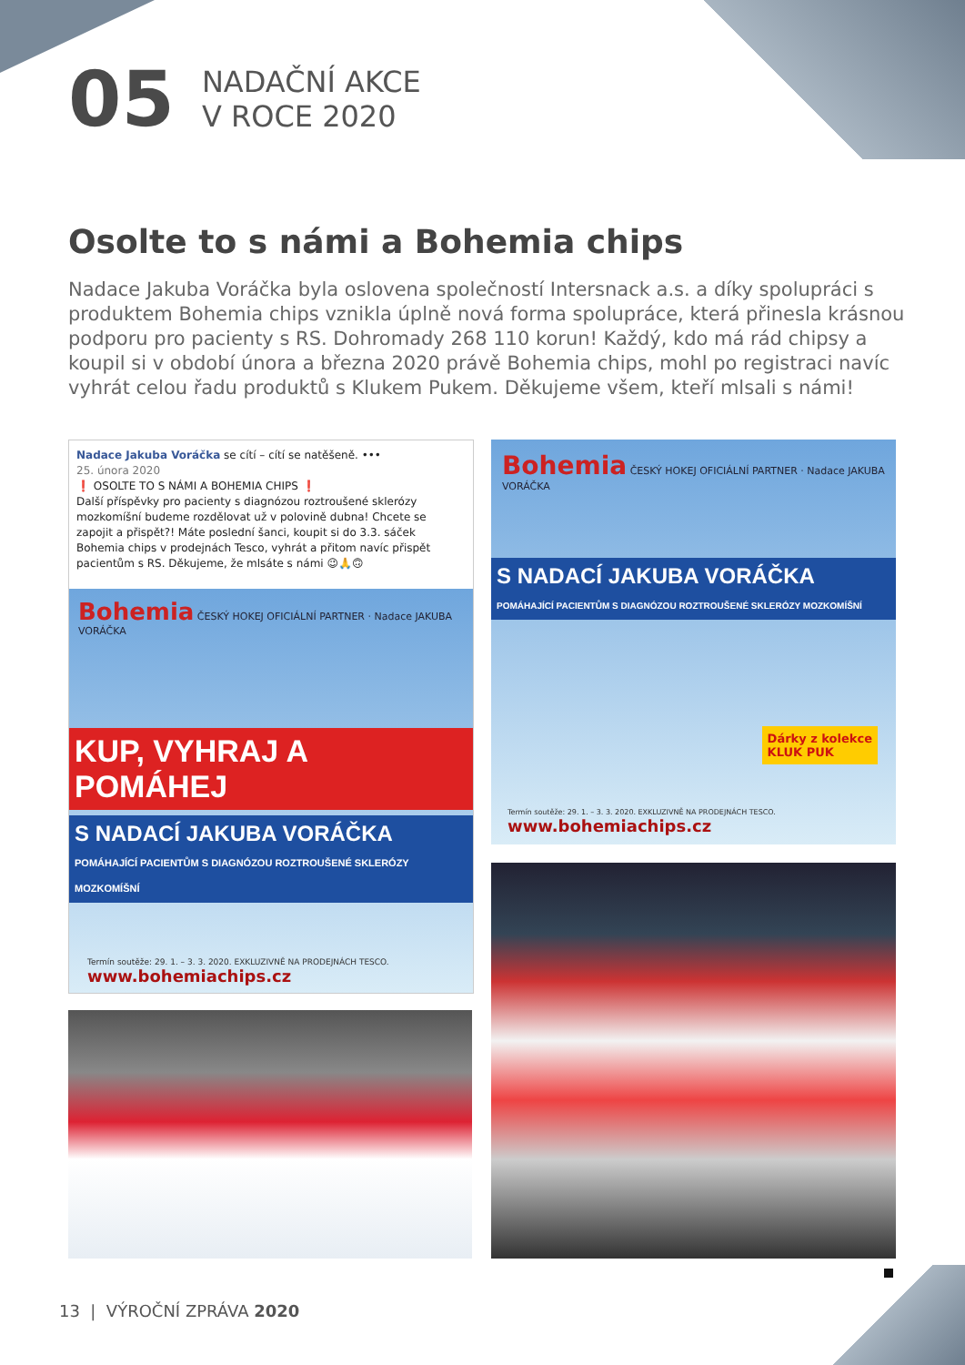05
NADAČNÍ AKCE
V ROCE 2020
Osolte to s námi a Bohemia chips
Nadace Jakuba Voráčka byla oslovena společností Intersnack a.s. a díky spolupráci s produktem Bohemia chips vznikla úplně nová forma spolupráce, která přinesla krásnou podporu pro pacienty s RS. Dohromady 268 110 korun! Každý, kdo má rád chipsy a koupil si v období února a března 2020 právě Bohemia chips, mohl po registraci navíc vyhrát celou řadu produktů s Klukem Pukem. Děkujeme všem, kteří mlsali s námi!
Nadace Jakuba Voráčka se cítí – cítí se natěšeně. •••
25. února 2020
❗ OSOLTE TO S NÁMI A BOHEMIA CHIPS ❗
Další příspěvky pro pacienty s diagnózou roztroušené sklerózy mozkomíšní budeme rozdělovat už v polovině dubna! Chcete se zapojit a přispět?! Máte poslední šanci, koupit si do 3.3. sáček Bohemia chips v prodejnách Tesco, vyhrát a přitom navíc přispět pacientům s RS. Děkujeme, že mlsáte s námi 😉🙏🙃
Bohemia ČESKÝ HOKEJ OFICIÁLNÍ PARTNER · Nadace JAKUBA VORÁČKA
KUP, VYHRAJ A POMÁHEJ
S NADACÍ JAKUBA VORÁČKA
POMÁHAJÍCÍ PACIENTŮM S DIAGNÓZOU ROZTROUŠENÉ SKLERÓZY MOZKOMÍŠNÍ
Termín soutěže: 29. 1. – 3. 3. 2020. EXKLUZIVNĚ NA PRODEJNÁCH TESCO.
www.bohemiachips.cz
Bohemia ČESKÝ HOKEJ OFICIÁLNÍ PARTNER · Nadace JAKUBA VORÁČKA
S NADACÍ JAKUBA VORÁČKA
POMÁHAJÍCÍ PACIENTŮM S DIAGNÓZOU ROZTROUŠENÉ SKLERÓZY MOZKOMÍŠNÍ
Dárky z kolekce
KLUK PUK
Termín soutěže: 29. 1. – 3. 3. 2020. EXKLUZIVNĚ NA PRODEJNÁCH TESCO. www.bohemiachips.cz
13 | VÝROČNÍ ZPRÁVA 2020